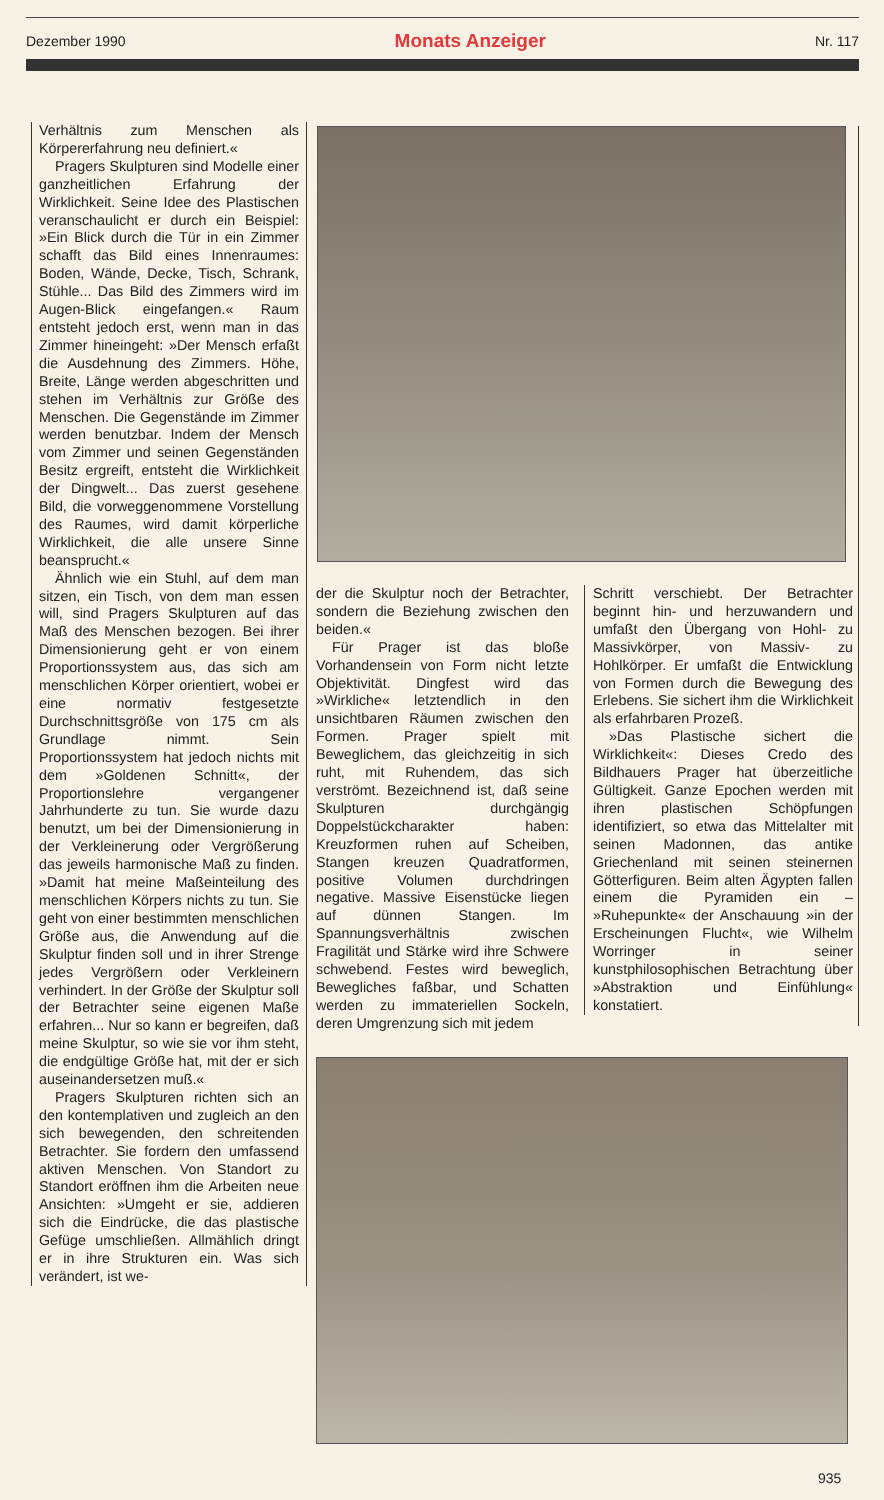Dezember 1990 Monats Anzeiger Nr. 117
Verhältnis zum Menschen als Körpererfahrung neu definiert.«
Pragers Skulpturen sind Modelle einer ganzheitlichen Erfahrung der Wirklichkeit. Seine Idee des Plastischen veranschaulicht er durch ein Beispiel: »Ein Blick durch die Tür in ein Zimmer schafft das Bild eines Innenraumes: Boden, Wände, Decke, Tisch, Schrank, Stühle... Das Bild des Zimmers wird im Augen-Blick eingefangen.« Raum entsteht jedoch erst, wenn man in das Zimmer hineingeht: »Der Mensch erfaßt die Ausdehnung des Zimmers. Höhe, Breite, Länge werden abgeschritten und stehen im Verhältnis zur Größe des Menschen. Die Gegenstände im Zimmer werden benutzbar. Indem der Mensch vom Zimmer und seinen Gegenständen Besitz ergreift, entsteht die Wirklichkeit der Dingwelt... Das zuerst gesehene Bild, die vorweggenommene Vorstellung des Raumes, wird damit körperliche Wirklichkeit, die alle unsere Sinne beansprucht.«
Ähnlich wie ein Stuhl, auf dem man sitzen, ein Tisch, von dem man essen will, sind Pragers Skulpturen auf das Maß des Menschen bezogen. Bei ihrer Dimensionierung geht er von einem Proportionssystem aus, das sich am menschlichen Körper orientiert, wobei er eine normativ festgesetzte Durchschnittsgröße von 175 cm als Grundlage nimmt. Sein Proportionssystem hat jedoch nichts mit dem »Goldenen Schnitt«, der Proportionslehre vergangener Jahrhunderte zu tun. Sie wurde dazu benutzt, um bei der Dimensionierung in der Verkleinerung oder Vergrößerung das jeweils harmonische Maß zu finden. »Damit hat meine Maßeinteilung des menschlichen Körpers nichts zu tun. Sie geht von einer bestimmten menschlichen Größe aus, die Anwendung auf die Skulptur finden soll und in ihrer Strenge jedes Vergrößern oder Verkleinern verhindert. In der Größe der Skulptur soll der Betrachter seine eigenen Maße erfahren... Nur so kann er begreifen, daß meine Skulptur, so wie sie vor ihm steht, die endgültige Größe hat, mit der er sich auseinandersetzen muß.«
Pragers Skulpturen richten sich an den kontemplativen und zugleich an den sich bewegenden, den schreitenden Betrachter. Sie fordern den umfassend aktiven Menschen. Von Standort zu Standort eröffnen ihm die Arbeiten neue Ansichten: »Umgeht er sie, addieren sich die Eindrücke, die das plastische Gefüge umschließen. Allmählich dringt er in ihre Strukturen ein. Was sich verändert, ist we-
der die Skulptur noch der Betrachter, sondern die Beziehung zwischen den beiden.«
Für Prager ist das bloße Vorhandensein von Form nicht letzte Objektivität. Dingfest wird das »Wirkliche« letztendlich in den unsichtbaren Räumen zwischen den Formen. Prager spielt mit Beweglichem, das gleichzeitig in sich ruht, mit Ruhendem, das sich verströmt. Bezeichnend ist, daß seine Skulpturen durchgängig Doppelstückcharakter haben: Kreuzformen ruhen auf Scheiben, Stangen kreuzen Quadratformen, positive Volumen durchdringen negative. Massive Eisenstücke liegen auf dünnen Stangen. Im Spannungsverhältnis zwischen Fragilität und Stärke wird ihre Schwere schwebend. Festes wird beweglich, Bewegliches faßbar, und Schatten werden zu immateriellen Sockeln, deren Umgrenzung sich mit jedem
Schritt verschiebt. Der Betrachter beginnt hin- und herzuwandern und umfaßt den Übergang von Hohl- zu Massivkörper, von Massiv- zu Hohlkörper. Er umfaßt die Entwicklung von Formen durch die Bewegung des Erlebens. Sie sichert ihm die Wirklichkeit als erfahrbaren Prozeß.
»Das Plastische sichert die Wirklichkeit«: Dieses Credo des Bildhauers Prager hat überzeitliche Gültigkeit. Ganze Epochen werden mit ihren plastischen Schöpfungen identifiziert, so etwa das Mittelalter mit seinen Madonnen, das antike Griechenland mit seinen steinernen Götterfiguren. Beim alten Ägypten fallen einem die Pyramiden ein – »Ruhepunkte« der Anschauung »in der Erscheinungen Flucht«, wie Wilhelm Worringer in seiner kunstphilosophischen Betrachtung über »Abstraktion und Einfühlung« konstatiert.
935